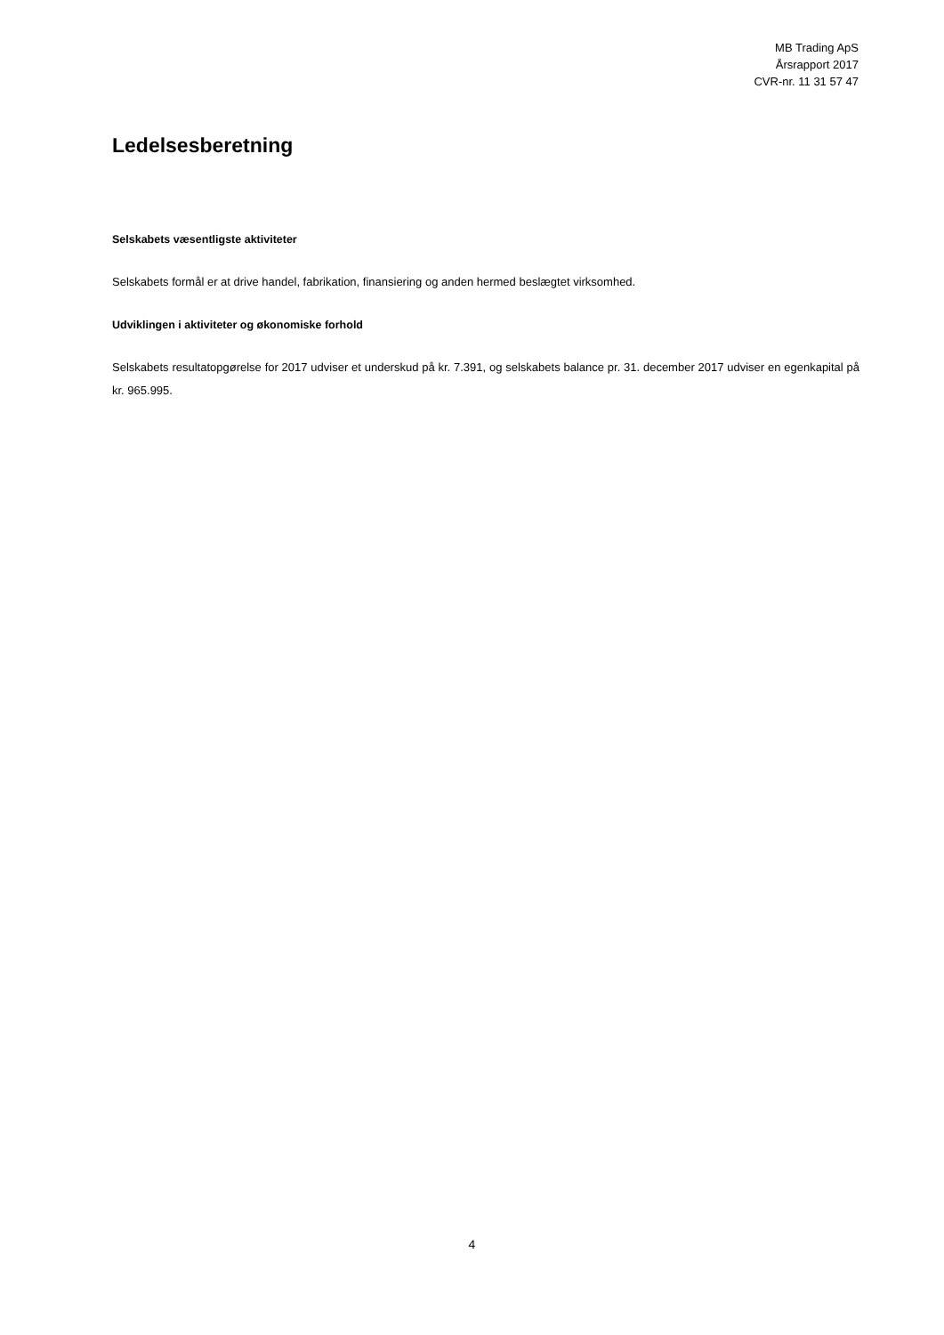MB Trading ApS
Årsrapport 2017
CVR-nr. 11 31 57 47
Ledelsesberetning
Selskabets væsentligste aktiviteter
Selskabets formål er at drive handel, fabrikation, finansiering og anden hermed beslægtet virksomhed.
Udviklingen i aktiviteter og økonomiske forhold
Selskabets resultatopgørelse for 2017 udviser et underskud på kr. 7.391, og selskabets balance pr. 31. december 2017 udviser en egenkapital på kr. 965.995.
4